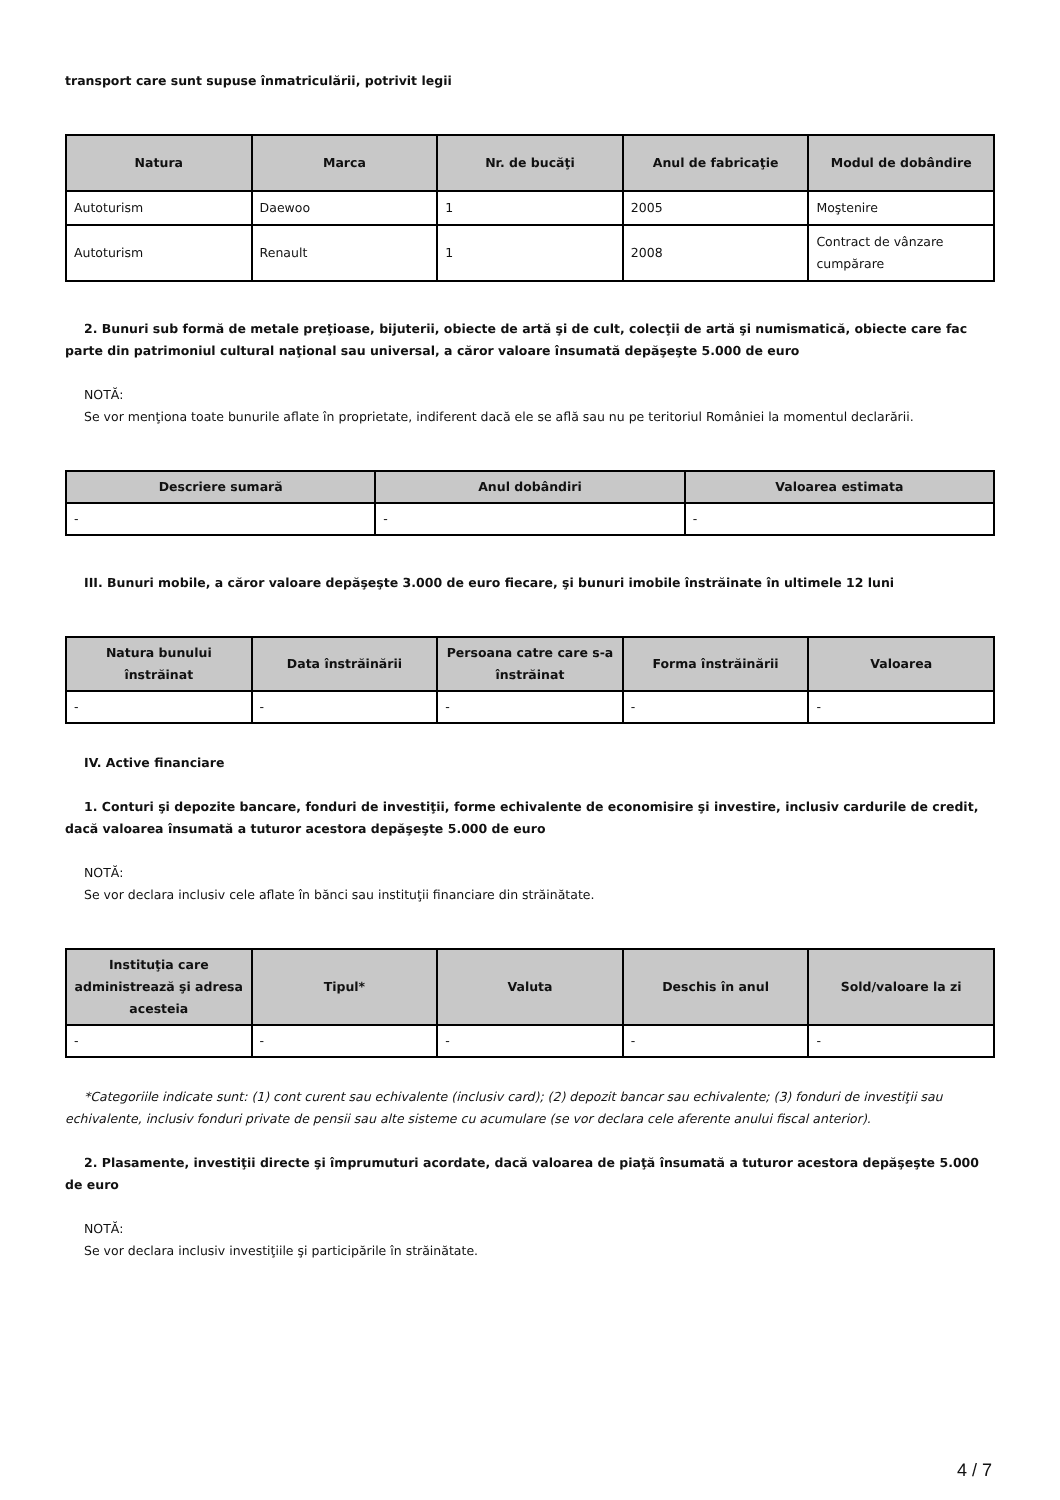transport care sunt supuse înmatriculării, potrivit legii
| Natura | Marca | Nr. de bucăţi | Anul de fabricaţie | Modul de dobândire |
| --- | --- | --- | --- | --- |
| Autoturism | Daewoo | 1 | 2005 | Moştenire |
| Autoturism | Renault | 1 | 2008 | Contract de vânzare cumpărare |
2. Bunuri sub formă de metale preţioase, bijuterii, obiecte de artă şi de cult, colecţii de artă şi numismatică, obiecte care fac parte din patrimoniul cultural naţional sau universal, a căror valoare însumată depăşeşte 5.000 de euro
NOTĂ:
Se vor menţiona toate bunurile aflate în proprietate, indiferent dacă ele se află sau nu pe teritoriul României la momentul declarării.
| Descriere sumară | Anul dobândiri | Valoarea estimata |
| --- | --- | --- |
| - | - | - |
III. Bunuri mobile, a căror valoare depăşeşte 3.000 de euro fiecare, şi bunuri imobile înstrăinate în ultimele 12 luni
| Natura bunului înstrăinat | Data înstrăinării | Persoana catre care s-a înstrăinat | Forma înstrăinării | Valoarea |
| --- | --- | --- | --- | --- |
| - | - | - | - | - |
IV. Active financiare
1. Conturi şi depozite bancare, fonduri de investiţii, forme echivalente de economisire şi investire, inclusiv cardurile de credit, dacă valoarea însumată a tuturor acestora depăşeşte 5.000 de euro
NOTĂ:
Se vor declara inclusiv cele aflate în bănci sau instituţii financiare din străinătate.
| Instituţia care administrează şi adresa acesteia | Tipul* | Valuta | Deschis în anul | Sold/valoare la zi |
| --- | --- | --- | --- | --- |
| - | - | - | - | - |
*Categoriile indicate sunt: (1) cont curent sau echivalente (inclusiv card); (2) depozit bancar sau echivalente; (3) fonduri de investiţii sau echivalente, inclusiv fonduri private de pensii sau alte sisteme cu acumulare (se vor declara cele aferente anului fiscal anterior).
2. Plasamente, investiţii directe şi împrumuturi acordate, dacă valoarea de piaţă însumată a tuturor acestora depăşeşte 5.000 de euro
NOTĂ:
Se vor declara inclusiv investiţiile şi participările în străinătate.
4 / 7